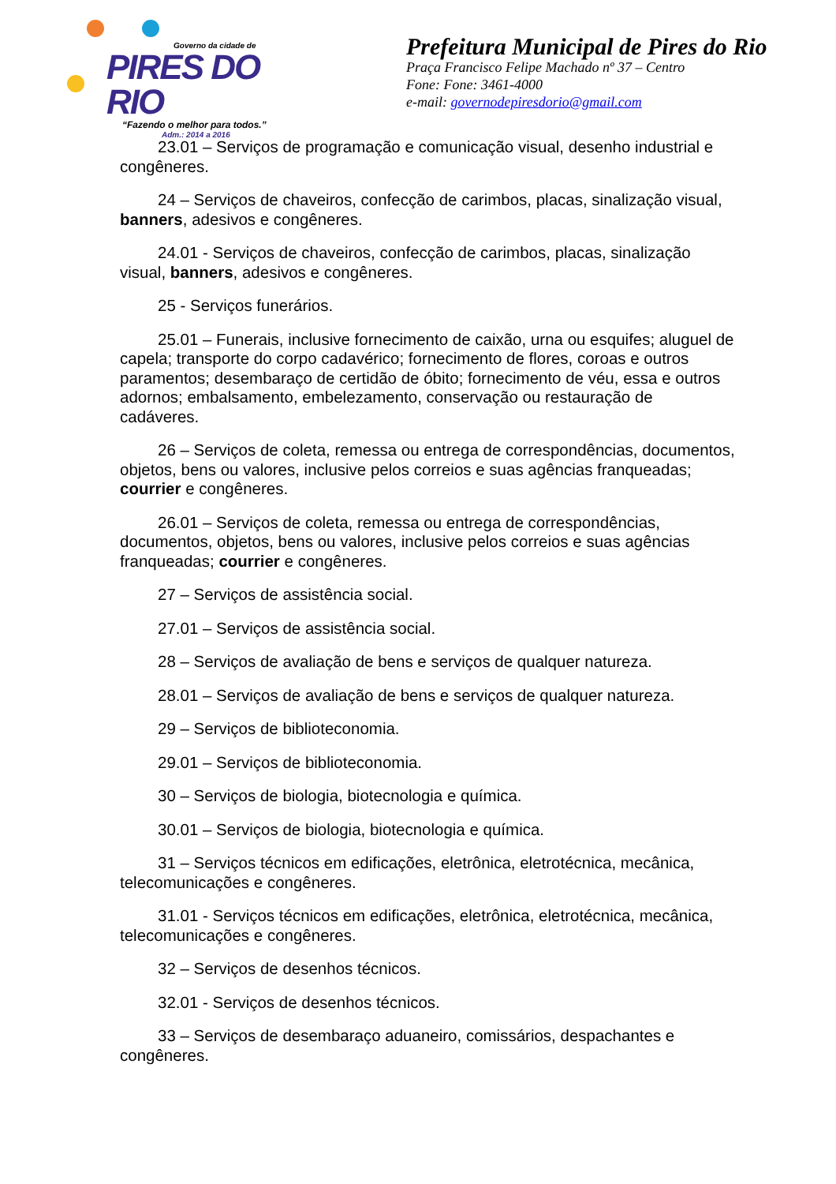Governo da cidade de
PIRES DO RIO
“Fazendo o melhor para todos.”
Adm.: 2014 a 2016
Prefeitura Municipal de Pires do Rio
Praça Francisco Felipe Machado nº 37 – Centro
Fone: Fone: 3461-4000
e-mail: governodepiresdorio@gmail.com
23.01 – Serviços de programação e comunicação visual, desenho industrial e congêneres.
24 – Serviços de chaveiros, confecção de carimbos, placas, sinalização visual, banners, adesivos e congêneres.
24.01 - Serviços de chaveiros, confecção de carimbos, placas, sinalização visual, banners, adesivos e congêneres.
25 - Serviços funerários.
25.01 – Funerais, inclusive fornecimento de caixão, urna ou esquifes; aluguel de capela; transporte do corpo cadavérico; fornecimento de flores, coroas e outros paramentos; desembaraço de certidão de óbito; fornecimento de véu, essa e outros adornos; embalsamento, embelezamento, conservação ou restauração de cadáveres.
26 – Serviços de coleta, remessa ou entrega de correspondências, documentos, objetos, bens ou valores, inclusive pelos correios e suas agências franqueadas; courrier e congêneres.
26.01 – Serviços de coleta, remessa ou entrega de correspondências, documentos, objetos, bens ou valores, inclusive pelos correios e suas agências franqueadas; courrier e congêneres.
27 – Serviços de assistência social.
27.01 – Serviços de assistência social.
28 – Serviços de avaliação de bens e serviços de qualquer natureza.
28.01 – Serviços de avaliação de bens e serviços de qualquer natureza.
29 – Serviços de biblioteconomia.
29.01 – Serviços de biblioteconomia.
30 – Serviços de biologia, biotecnologia e química.
30.01 – Serviços de biologia, biotecnologia e química.
31 – Serviços técnicos em edificações, eletrônica, eletrotécnica, mecânica, telecomunicações e congêneres.
31.01 - Serviços técnicos em edificações, eletrônica, eletrotécnica, mecânica, telecomunicações e congêneres.
32 – Serviços de desenhos técnicos.
32.01 - Serviços de desenhos técnicos.
33 – Serviços de desembaraço aduaneiro, comissários, despachantes e congêneres.